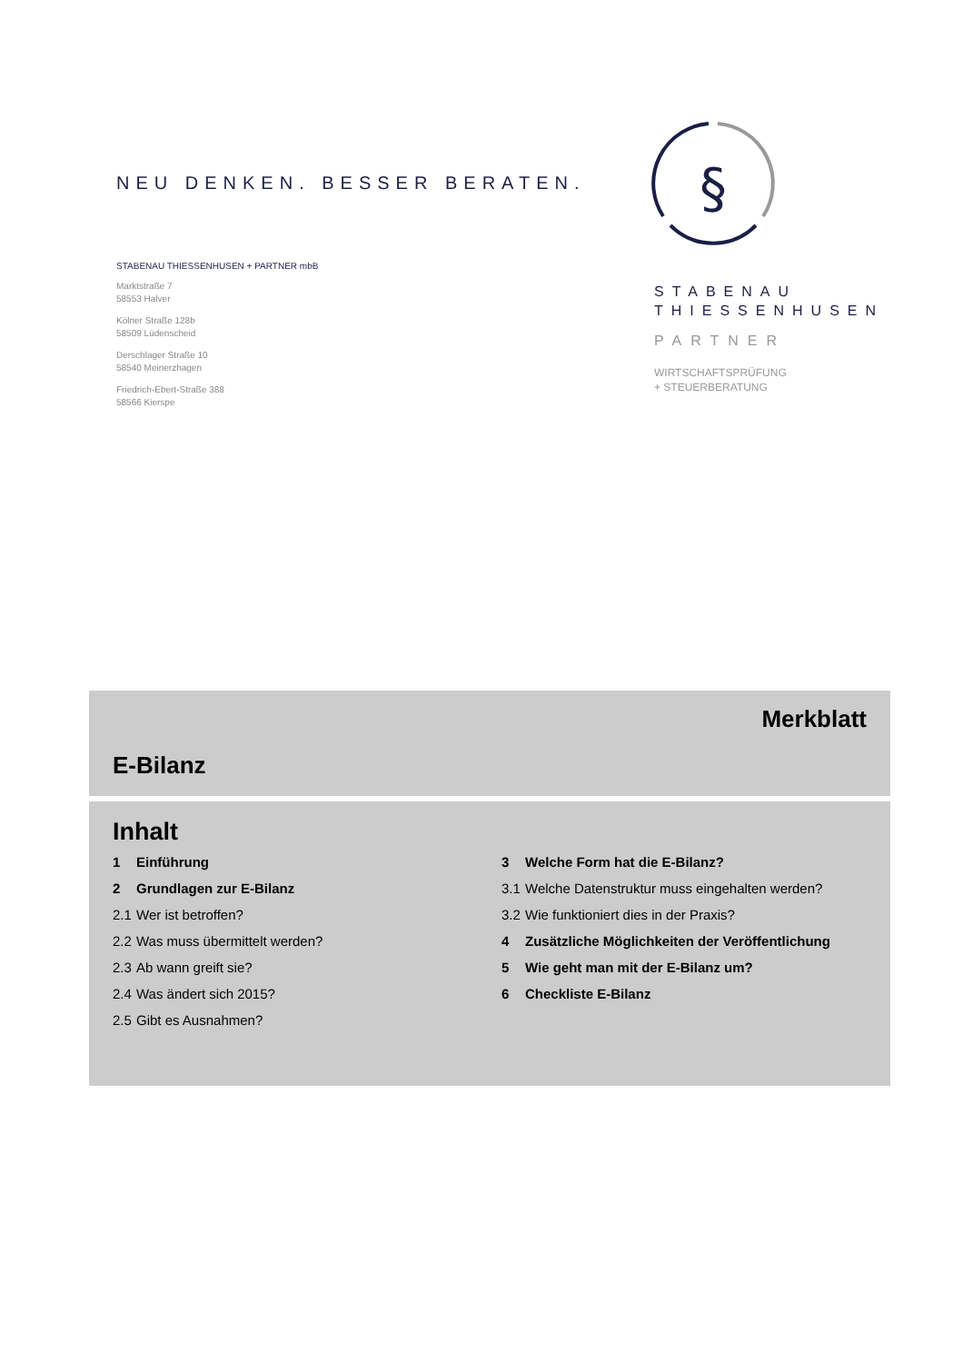NEU DENKEN. BESSER BERATEN.
STABENAU THIESSENHUSEN + PARTNER mbB
Marktstraße 7
58553 Halver
Kölner Straße 128b
58509 Lüdenscheid
Derschlager Straße 10
58540 Meinerzhagen
Friedrich-Ebert-Straße 388
58566 Kierspe
§
STABENAU
THIESSENHUSEN
PARTNER
WIRTSCHAFTSPRÜFUNG
+ STEUERBERATUNG
Merkblatt
E-Bilanz
Inhalt
1 Einführung
2 Grundlagen zur E-Bilanz
2.1 Wer ist betroffen?
2.2 Was muss übermittelt werden?
2.3 Ab wann greift sie?
2.4 Was ändert sich 2015?
2.5 Gibt es Ausnahmen?
3 Welche Form hat die E-Bilanz?
3.1 Welche Datenstruktur muss eingehalten werden?
3.2 Wie funktioniert dies in der Praxis?
4 Zusätzliche Möglichkeiten der Veröffentlichung
5 Wie geht man mit der E-Bilanz um?
6 Checkliste E-Bilanz